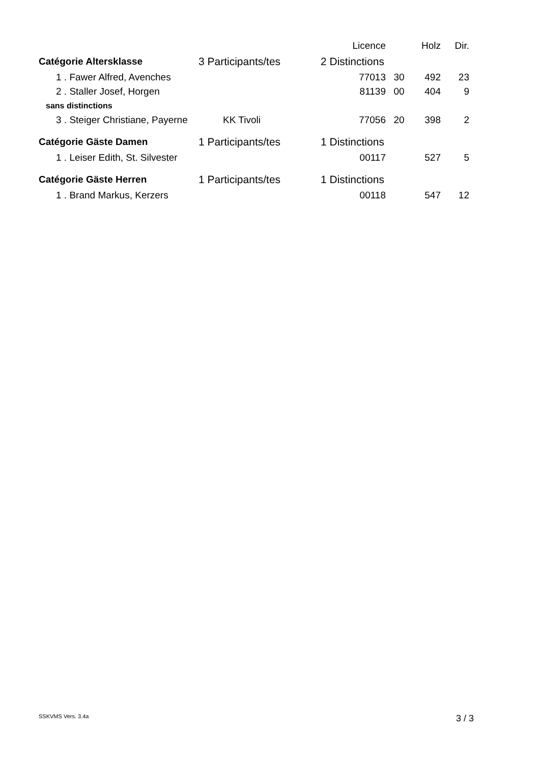| | | | Licence | | Holz | Dir. |
| --- | --- | --- | --- | --- | --- | --- |
| Catégorie Altersklasse | 3 Participants/tes | 2 Distinctions | | | | |
| 1 . Fawer Alfred, Avenches | | | 77013 | 30 | 492 | 23 |
| 2 . Staller Josef, Horgen | | | 81139 | 00 | 404 | 9 |
| sans distinctions | | | | | | |
| 3 . Steiger Christiane, Payerne | KK Tivoli | | 77056 | 20 | 398 | 2 |
| Catégorie Gäste Damen | 1 Participants/tes | 1 Distinctions | | | | |
| 1 . Leiser Edith, St. Silvester | | | 00117 | | 527 | 5 |
| Catégorie Gäste Herren | 1 Participants/tes | 1 Distinctions | | | | |
| 1 . Brand Markus, Kerzers | | | 00118 | | 547 | 12 |
SSKVMS Vers. 3.4a 3 / 3